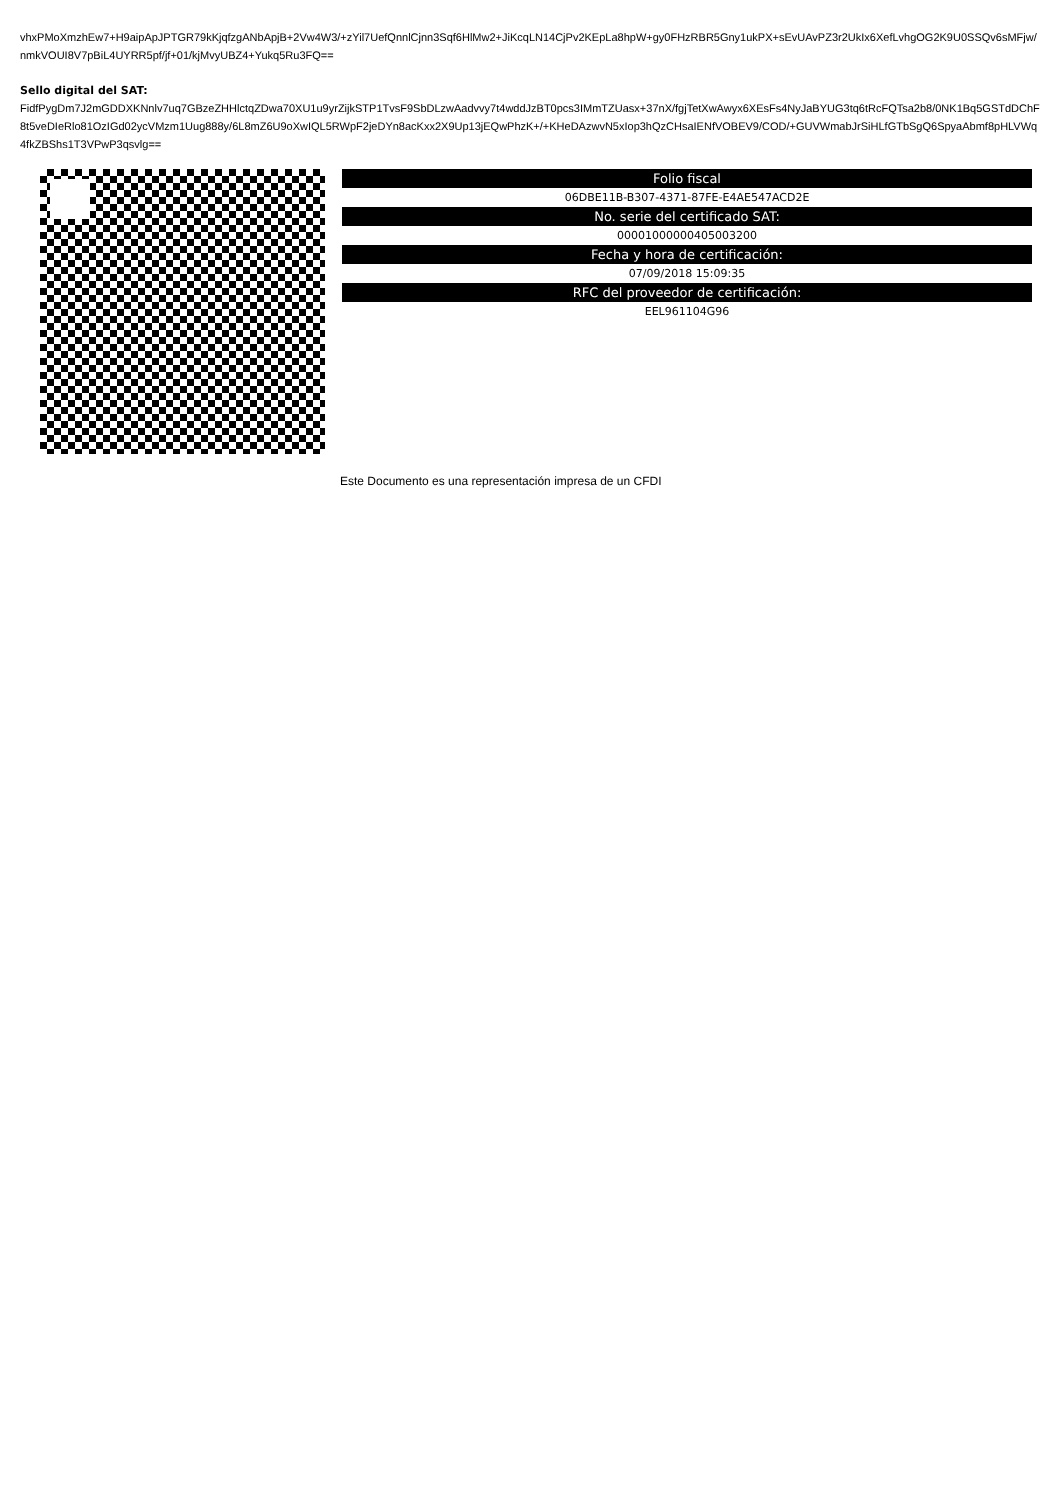vhxPMoXmzhEw7+H9aipApJPTGR79kKjqfzgANbApjB+2Vw4W3/+zYil7UefQnnlCjnn3Sqf6HlMw2+JiKcqLN14CjPv2KEpLa8hpW+gy0FHzRBR5Gny1ukPX+sEvUAvPZ3r2UkIx6XefLvhgOG2K9U0SSQv6sMFjw/nmkVOUI8V7pBiL4UYRR5pf/jf+01/kjMvyUBZ4+Yukq5Ru3FQ==
Sello digital del SAT:
FidfPygDm7J2mGDDXKNnlv7uq7GBzeZHHlctqZDwa70XU1u9yrZijkSTP1TvsF9SbDLzwAadvvy7t4wddJzBT0pcs3IMmTZUasx+37nX/fgjTetXwAwyx6XEsFs4NyJaBYUG3tq6tRcFQTsa2b8/0NK1Bq5GSTdDChF8t5veDIeRlo81OzIGd02ycVMzm1Uug888y/6L8mZ6U9oXwIQL5RWpF2jeDYn8acKxx2X9Up13jEQwPhzK+/+KHeDAzwvN5xIop3hQzCHsaIENfVOBEV9/COD/+GUVWmabJrSiHLfGTbSgQ6SpyaAbmf8pHLVWq4fkZBShs1T3VPwP3qsvlg==
| Folio fiscal |
| --- |
| 06DBE11B-B307-4371-87FE-E4AE547ACD2E |
| No. serie del certificado SAT: |
| 00001000000405003200 |
| Fecha y hora de certificación: |
| 07/09/2018 15:09:35 |
| RFC del proveedor de certificación: |
| EEL961104G96 |
Este Documento es una representación impresa de un CFDI